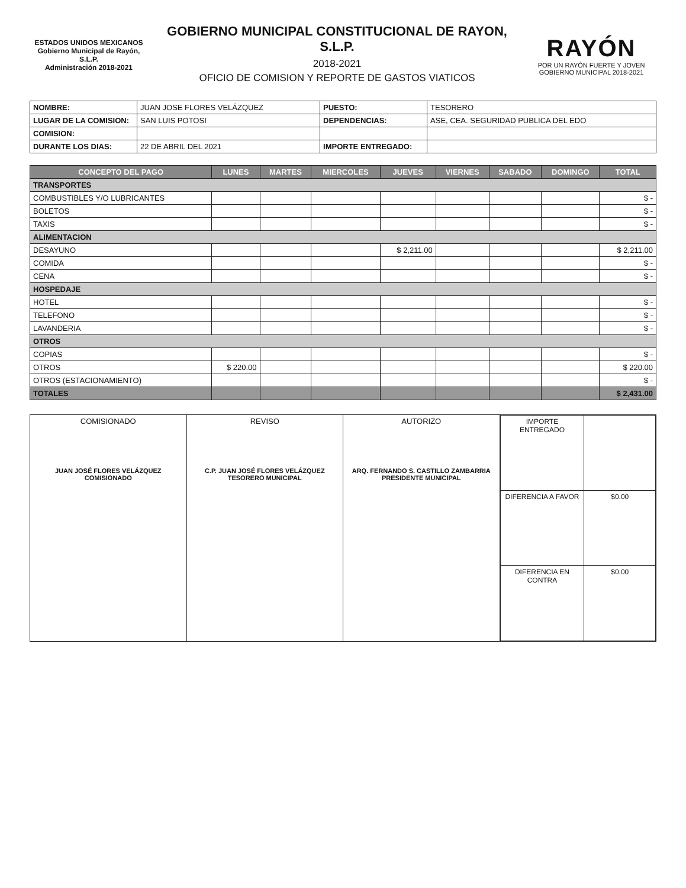ESTADOS UNIDOS MEXICANOS
Gobierno Municipal de Rayón, S.L.P.
Administración 2018-2021
GOBIERNO MUNICIPAL CONSTITUCIONAL DE RAYON, S.L.P.
2018-2021
OFICIO DE COMISION Y REPORTE DE GASTOS VIATICOS
RAYÓN
POR UN RAYÓN FUERTE Y JOVEN
GOBIERNO MUNICIPAL 2018-2021
| NOMBRE: | JUAN JOSE FLORES VELÁZQUEZ | PUESTO: | TESORERO |
| LUGAR DE LA COMISION: | SAN LUIS POTOSI | DEPENDENCIAS: | ASE, CEA. SEGURIDAD PUBLICA DEL EDO |
| COMISION: | | | |
| DURANTE LOS DIAS: | 22 DE ABRIL DEL 2021 | IMPORTE ENTREGADO: | |
| CONCEPTO DEL PAGO | LUNES | MARTES | MIERCOLES | JUEVES | VIERNES | SABADO | DOMINGO | TOTAL |
| --- | --- | --- | --- | --- | --- | --- | --- | --- |
| TRANSPORTES | | | | | | | | |
| COMBUSTIBLES Y/O LUBRICANTES | | | | | | | | $ - |
| BOLETOS | | | | | | | | $ - |
| TAXIS | | | | | | | | $ - |
| ALIMENTACION | | | | | | | | |
| DESAYUNO | | | | $ 2,211.00 | | | | $ 2,211.00 |
| COMIDA | | | | | | | | $ - |
| CENA | | | | | | | | $ - |
| HOSPEDAJE | | | | | | | | |
| HOTEL | | | | | | | | $ - |
| TELEFONO | | | | | | | | $ - |
| LAVANDERIA | | | | | | | | $ - |
| OTROS | | | | | | | | |
| COPIAS | | | | | | | | $ - |
| OTROS | $ 220.00 | | | | | | | $ 220.00 |
| OTROS (ESTACIONAMIENTO) | | | | | | | | $ - |
| TOTALES | | | | | | | | $ 2,431.00 |
| COMISIONADO JUAN JOSÉ FLORES VELÁZQUEZ COMISIONADO | REVISO C.P. JUAN JOSÉ FLORES VELÁZQUEZ TESORERO MUNICIPAL | AUTORIZO ARQ. FERNANDO S. CASTILLO ZAMBARRIA PRESIDENTE MUNICIPAL | / IMPORTE ENTREGADO / / / DIFERENCIA A FAVOR / $0.00 / / DIFERENCIA EN CONTRA / $0.00 / |